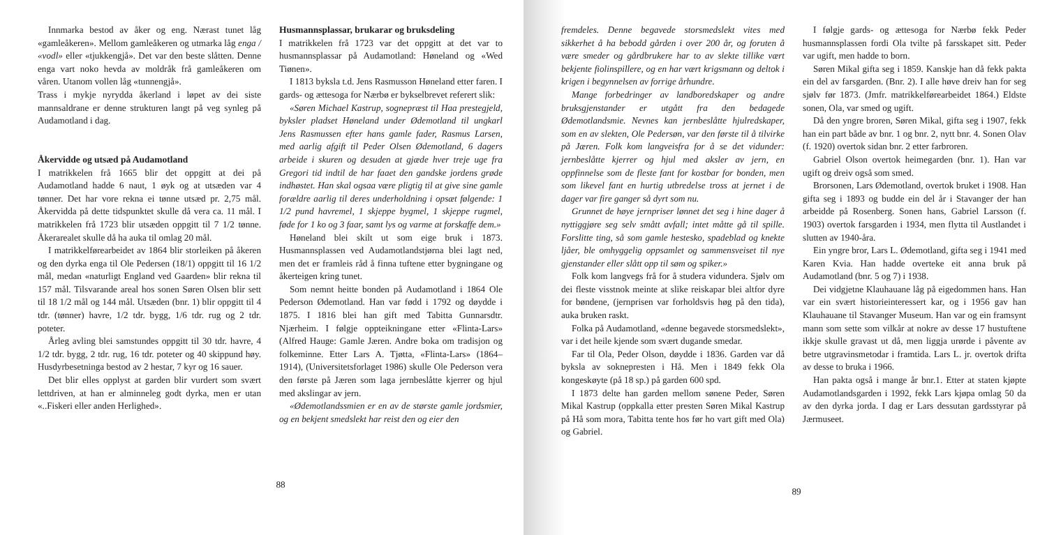Innmarka bestod av åker og eng. Nærast tunet låg «gamleåkeren». Mellom gamleåkeren og utmarka låg enga / «vodl» eller «tjukkengjå». Det var den beste slåtten. Denne enga vart noko hevda av moldråk frå gamleåkeren om våren. Utanom vollen låg «tunnengjå».
Trass i mykje nyrydda åkerland i løpet av dei siste mannsaldrane er denne strukturen langt på veg synleg på Audamotland i dag.
Åkervidde og utsæd på Audamotland
I matrikkelen frå 1665 blir det oppgitt at dei på Audamotland hadde 6 naut, 1 øyk og at utsæden var 4 tønner. Det har vore rekna ei tønne utsæd pr. 2,75 mål. Åkervidda på dette tidspunktet skulle då vera ca. 11 mål. I matrikkelen frå 1723 blir utsæden oppgitt til 7 1/2 tønne. Åkerarealet skulle då ha auka til omlag 20 mål.
I matrikkelførearbeidet av 1864 blir storleiken på åkeren og den dyrka enga til Ole Pedersen (18/1) oppgitt til 16 1/2 mål, medan «naturligt England ved Gaarden» blir rekna til 157 mål. Tilsvarande areal hos sonen Søren Olsen blir sett til 18 1/2 mål og 144 mål. Utsæden (bnr. 1) blir oppgitt til 4 tdr. (tønner) havre, 1/2 tdr. bygg, 1/6 tdr. rug og 2 tdr. poteter.
Årleg avling blei samstundes oppgitt til 30 tdr. havre, 4 1/2 tdr. bygg, 2 tdr. rug, 16 tdr. poteter og 40 skippund høy. Husdyrbesetninga bestod av 2 hestar, 7 kyr og 16 sauer.
Det blir elles opplyst at garden blir vurdert som svært lettdriven, at han er alminneleg godt dyrka, men er utan «..Fiskeri eller anden Herlighed».
Husmannsplassar, brukarar og bruksdeling
I matrikkelen frå 1723 var det oppgitt at det var to husmannsplassar på Audamotland: Høneland og «Wed Tiønen».
I 1813 byksla t.d. Jens Rasmusson Høneland etter faren. I gards- og ættesoga for Nærbø er bykselbrevet referert slik:
«Søren Michael Kastrup, sognepræst til Haa prestegjeld, byksler pladset Høneland under Ødemotland til ungkarl Jens Rasmussen efter hans gamle fader, Rasmus Larsen, med aarlig afgift til Peder Olsen Ødemotland, 6 dagers arbeide i skuren og desuden at gjæde hver treje uge fra Gregori tid indtil de har faaet den gandske jordens grøde indhøstet. Han skal ogsaa være pligtig til at give sine gamle forældre aarlig til deres underholdning i opsæt følgende: 1 1/2 pund havremel, 1 skjeppe bygmel, 1 skjeppe rugmel, føde for 1 ko og 3 faar, samt lys og varme at forskaffe dem.»
Høneland blei skilt ut som eige bruk i 1873. Husmannsplassen ved Audamotlandstjørna blei lagt ned, men det er framleis råd å finna tuftene etter bygningane og åkerteigen kring tunet.
Som nemnt heitte bonden på Audamotland i 1864 Ole Pederson Ødemotland. Han var fødd i 1792 og døydde i 1875. I 1816 blei han gift med Tabitta Gunnarsdtr. Njærheim. I følgje oppteikningane etter «Flinta-Lars» (Alfred Hauge: Gamle Jæren. Andre boka om tradisjon og folkeminne. Etter Lars A. Tjøtta, «Flinta-Lars» (1864–1914), (Universitetsforlaget 1986) skulle Ole Pederson vera den første på Jæren som laga jernbeslåtte kjerrer og hjul med akslingar av jern.
«Ødemotlandssmien er en av de største gamle jordsmier, og en bekjent smedslekt har reist den og eier den
88
fremdeles. Denne begavede storsmedslekt vites med sikkerhet å ha bebodd gården i over 200 år, og foruten å være smeder og gårdbrukere har to av slekte tillike vært bekjente fiolinspillere, og en har vært krigsmann og deltok i krigen i begynnelsen av forrige århundre.
Mange forbedringer av landboredskaper og andre bruksgjenstander er utgått fra den bedagede Ødemotlandsmie. Nevnes kan jernbeslåtte hjulredskaper, som en av slekten, Ole Pedersøn, var den første til å tilvirke på Jæren. Folk kom langveisfra for å se det vidunder: jernbeslåtte kjerrer og hjul med aksler av jern, en oppfinnelse som de fleste fant for kostbar for bonden, men som likevel fant en hurtig utbredelse tross at jernet i de dager var fire ganger så dyrt som nu.
Grunnet de høye jernpriser lønnet det seg i hine dager å nyttiggjøre seg selv smått avfall; intet måtte gå til spille. Forslitte ting, så som gamle hestesko, spadeblad og knekte ljåer, ble omhyggelig oppsamlet og sammensveiset til nye gjenstander eller slått opp til søm og spiker.»
Folk kom langvegs frå for å studera vidundera. Sjølv om dei fleste visstnok meinte at slike reiskapar blei altfor dyre for bøndene, (jernprisen var forholdsvis høg på den tida), auka bruken raskt.
Folka på Audamotland, «denne begavede storsmedslekt», var i det heile kjende som svært dugande smedar.
Far til Ola, Peder Olson, døydde i 1836. Garden var då byksla av soknepresten i Hå. Men i 1849 fekk Ola kongeskøyte (på 18 sp.) på garden 600 spd.
I 1873 delte han garden mellom sønene Peder, Søren Mikal Kastrup (oppkalla etter presten Søren Mikal Kastrup på Hå som mora, Tabitta tente hos før ho vart gift med Ola) og Gabriel.
I følgje gards- og ættesoga for Nærbø fekk Peder husmannsplassen fordi Ola tvilte på farsskapet sitt. Peder var ugift, men hadde to born.
Søren Mikal gifta seg i 1859. Kanskje han då fekk pakta ein del av farsgarden. (Bnr. 2). I alle høve dreiv han for seg sjølv før 1873. (Jmfr. matrikkelførearbeidet 1864.) Eldste sonen, Ola, var smed og ugift.
Då den yngre broren, Søren Mikal, gifta seg i 1907, fekk han ein part både av bnr. 1 og bnr. 2, nytt bnr. 4. Sonen Olav (f. 1920) overtok sidan bnr. 2 etter farbroren.
Gabriel Olson overtok heimegarden (bnr. 1). Han var ugift og dreiv også som smed.
Brorsonen, Lars Ødemotland, overtok bruket i 1908. Han gifta seg i 1893 og budde ein del år i Stavanger der han arbeidde på Rosenberg. Sonen hans, Gabriel Larsson (f. 1903) overtok farsgarden i 1934, men flytta til Austlandet i slutten av 1940-åra.
Ein yngre bror, Lars L. Ødemotland, gifta seg i 1941 med Karen Kvia. Han hadde overteke eit anna bruk på Audamotland (bnr. 5 og 7) i 1938.
Dei vidgjetne Klauhauane låg på eigedommen hans. Han var ein svært historieinteressert kar, og i 1956 gav han Klauhauane til Stavanger Museum. Han var og ein framsynt mann som sette som vilkår at nokre av desse 17 hustuftene ikkje skulle gravast ut då, men liggja urørde i påvente av betre utgravinsmetodar i framtida. Lars L. jr. overtok drifta av desse to bruka i 1966.
Han pakta også i mange år bnr.1. Etter at staten kjøpte Audamotlandsgarden i 1992, fekk Lars kjøpa omlag 50 da av den dyrka jorda. I dag er Lars dessutan gardsstyrar på Jærmuseet.
89